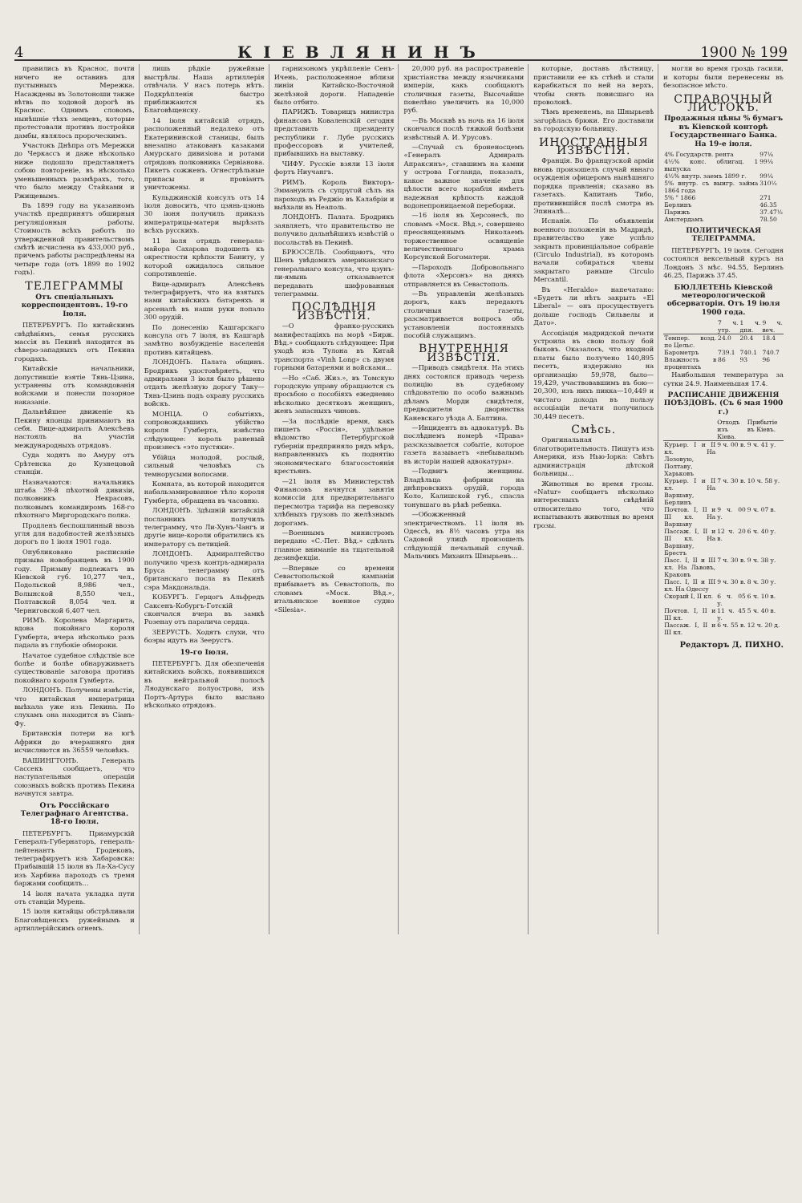4 КІЕВЛЯНИНЪ 1900 № 199
правились въ Краснос, почти ничего не оставивъ для пустынныхъ Мережка. Насаждены въ Золотоноши также вѣтвь по ходовой дорогѣ въ Краснос. Однимъ словомъ, нынѣшніе тѣхъ земцевъ, которые протестовали противъ постройки дамбы, являлось пророческимъ.
Участокъ Днѣпра отъ Мережки до Черкассъ и даже нѣсколько ниже подошло представляетъ собою повтореніе, въ нѣсколько уменьшенныхъ размѣрахъ, того, что было между Стайками и Ржищевымъ.
Въ 1899 году на указанномъ участкѣ предпринятъ обширныя регуляціонныя работы. Стоимость всѣхъ работъ по утвержденной правительствомъ смѣтѣ исчислена въ 433,000 руб., причемъ работы распредѣлены на четыре года (отъ 1899 по 1902 годъ).
ТЕЛЕГРАММЫ
Отъ спеціальныхъ корреспондентовъ. 19-го Іюля.
ПЕТЕРБУРГЪ. По китайскимъ свѣдѣніямъ, семья русскихъ массія въ Пекинѣ находится въ сѣверо-западныхъ отъ Пекина городахъ.
Китайскіе начальники, допустившіе взятіе Тянь-Цзина, устранены отъ командованія войсками и понесли позорное наказаніе.
Дальнѣйшее движеніе къ Пекину японцы принимаютъ на себя. Вице-адмиралъ Алексѣевъ настоялъ на участіи международныхъ отрядовъ.
Суда ходятъ по Амуру отъ Срѣтенска до Кузнецовой станціи.
Назначаются: начальникъ штаба 39-й пѣхотной дивизіи, полковникъ Некрасовъ, полковымъ командиромъ 168-го пѣхотнаго Миргородскаго полка.
Продленъ беспошлинный ввозъ угля для надобностей желѣзныхъ дорогъ по 1 іюля 1901 года.
Опубликовано расписаніе призыва новобранцевъ въ 1900 году. Призыву подлежатъ въ Кіевской губ. 10,277 чел., Подольской 8,986 чел., Волынской 8,550 чел., Полтавской 8,054 чел. и Черниговской 6,407 чел.
РИМЪ. Королева Маргарита, вдова покойнаго короля Гумберта, вчера нѣсколько разъ падала въ глубокіе обмороки.
Начатое судебное слѣдствіе все болѣе и болѣе обнаруживаетъ существованіе заговора противъ покойнаго короля Гумберта.
ЛОНДОНЪ. Получены извѣстія, что китайская императрица выѣхала уже изъ Пекина. По слухамъ она находится въ Сіанъ-Фу.
Британскія потери на югѣ Африки до вчерашняго дня исчисляются въ 36559 человѣкъ.
ВАШИНГТОНЪ. Генералъ Сассекъ сообщаетъ, что наступательныя операціи союзныхъ войскъ противъ Пекина начнутся завтра.
Отъ Россійскаго Телеграфнаго Агентства. 18-го Іюля.
ПЕТЕРБУРГЪ. Приамурскій Генералъ-Губернаторъ, генералъ-лейтенантъ Гродековъ, телеграфируетъ изъ Хабаровска: Прибывшій 15 іюля въ Ла-Ха-Сусу изъ Харбина пароходъ съ тремя баржами сообщилъ...
14 іюля начата укладка пути отъ станціи Мурень.
15 іюля китайцы обстрѣливали Благовѣщенскъ ружейнымъ и артиллерійскимъ огнемъ.
лишь рѣдкіе ружейные выстрѣлы. Наша артиллерія отвѣчала. У насъ потерь нѣтъ. Подкрѣпленія быстро приближаются къ Благовѣщенску.
14 іюля китайскій отрядъ, расположенный недалеко отъ Екатерининской станицы, былъ внезапно атакованъ казаками Амурскаго дивизіона и ротами отрядовъ полковника Сервіанова. Пикетъ сожженъ. Огнестрѣльные припасы и провіантъ уничтожены.
Кульджинскій консулъ отъ 14 іюля доноситъ, что цзянь-цзюнь 30 іюня получилъ приказъ императрицы-матери вырѣзать всѣхъ русскихъ.
11 іюля отрядъ генерала-майора Сахарова подошелъ къ окрестности крѣпости Баниту, у которой ожидалось сильное сопротивленіе.
Вице-адмиралъ Алексѣевъ телеграфируетъ, что на взятыхъ нами китайскихъ батареяхъ и арсеналѣ въ наши руки попало 300 орудій.
По донесенію Кашгарскаго консула отъ 7 іюля, въ Кашгарѣ замѣтно возбужденіе населенія противъ китайцевъ.
ЛОНДОНЪ. Палата общинъ. Бродрикъ удостовѣряетъ, что адмиралами 3 іюля было рѣшено отдать желѣзную дорогу Таку—Тянь-Цзинь подъ охрану русскихъ войскъ.
МОНЦА. О событіяхъ, сопровождавшихъ убійство короля Гумберта, извѣстно слѣдующее: король раненый произнесъ «это пустяки».
Убійца молодой, рослый, сильный человѣкъ съ темнорусыми волосами.
Комната, въ которой находится набальзамированное тѣло короля Гумберта, обращена въ часовню.
ЛОНДОНЪ. Здѣшній китайскій посланникъ получилъ телеграмму, что Ли-Хунъ-Чангъ и другіе вице-короли обратились къ императору съ петиціей.
ЛОНДОНЪ. Адмиралтейство получило чрезъ контръ-адмирала Бруса телеграмму отъ британскаго посла въ Пекинѣ сэра Макдональда.
КОБУРГЪ. Герцогъ Альфредъ Саксенъ-Кобургъ-Готскій скончался вчера въ замкѣ Розенау отъ паралича сердца.
ЗЕЕРУСТЪ. Ходятъ слухи, что боэры идутъ на Зеерустъ.
19-го Іюля.
ПЕТЕРБУРГЪ. Для обезпеченія китайскихъ войскъ, появившихся въ нейтральной полосѣ Ляодунскаго полуострова, изъ Портъ-Артура было выслано нѣсколько отрядовъ.
гарнизономъ укрѣпленіе Сенъ-Ичень, расположенное вблизи линіи Китайско-Восточной желѣзной дороги. Нападеніе было отбито.
ПАРИЖЪ. Товарищъ министра финансовъ Коваленскій сегодня представилъ президенту республики г. Лубе русскихъ профессоровъ и учителей, прибывшихъ на выставку.
ЧИФУ. Русскіе взяли 13 іюля фортъ Ниучангъ.
РИМЪ. Король Викторъ-Эммануилъ съ супругой сѣлъ на пароходъ въ Реджіо въ Калабріи и выѣхали въ Неаполь.
ЛОНДОНЪ. Палата. Бродрикъ заявляетъ, что правительство не получило дальнѣйшихъ извѣстій о посольствѣ въ Пекинѣ.
БРЮССЕЛЬ. Сообщаютъ, что Шенъ увѣдомилъ американскаго генеральнаго консула, что цзунъ-ли-ямынь отказывается передавать шифрованныя телеграммы.
ПОСЛѢДНІЯ ИЗВѢСТІЯ.
—О франко-русскихъ манифестаціяхъ на морѣ «Бирж. Вѣд.» сообщаютъ слѣдующее: При уходѣ изъ Тулона въ Китай транспорта «Vinh Long» съ двумя горными батареями и войсками...
—Но «Саб. Жиз.», въ Томскую городскую управу обращаются съ просьбою о пособіяхъ ежедневно нѣсколько десятковъ женщинъ, женъ запасныхъ чиновъ.
—За послѣдніе время, какъ пишетъ «Россія», удѣльное вѣдомство Петербургской губерніи предприняло рядъ мѣръ, направленныхъ къ поднятію экономическаго благосостоянія крестьянъ.
—21 іюля въ Министерствѣ Финансовъ начнутся занятія комиссіи для предварительнаго пересмотра тарифа на перевозку хлѣбныхъ грузовъ по желѣзнымъ дорогамъ.
—Военнымъ министромъ передано «С.-Пет. Вѣд.» сдѣлать главное вниманіе на тщательной дезинфекціи.
—Впервые со времени Севастопольской кампаніи прибываетъ въ Севастополь, по словамъ «Моск. Вѣд.», итальянское военное судно «Silesia».
20,000 руб. на распространеніе христіанства между язычниками имперіи, какъ сообщаютъ столичныя газеты, Высочайше повелѣно увеличить на 10,000 руб.
—Въ Москвѣ въ ночь на 16 іюля скончался послѣ тяжкой болѣзни извѣстный А. И. Урусовъ.
—Случай съ броненосцемъ «Генералъ Адмиралъ Апраксинъ», ставшимъ на камни у острова Гогланда, показалъ, какое важное значеніе для цѣлости всего корабля имѣетъ надежная крѣпость каждой водонепроницаемой переборки.
—16 іюля въ Херсонесѣ, по словамъ «Моск. Вѣд.», совершено преосвященнымъ Николаемъ торжественное освященіе величественнаго храма Корсунской Богоматери.
—Пароходъ Добровольнаго флота «Херсонъ» на дняхъ отправляется въ Севастополь.
—Въ управленіи желѣзныхъ дорогъ, какъ передаютъ столичныя газеты, разсматривается вопросъ объ установленіи постоянныхъ пособій служащимъ.
ВНУТРЕННІЯ ИЗВѢСТІЯ.
—Приводъ свидѣтеля. На этихъ днях состоялся приводъ черезъ полицію въ судебному слѣдователю по особо важнымъ дѣламъ Морди свидѣтеля, предводителя дворянства Каневскаго уѣзда А. Балтина.
—Инцидентъ въ адвокатурѣ. Въ послѣднемъ номерѣ «Права» разсказывается событіе, которое газета называетъ «небывалымъ въ исторіи нашей адвокатуры».
—Подвигъ женщины. Владѣльца фабрики на днѣпровскихъ орудій, города Коло, Калишской губ., спасла тонувшаго въ рѣкѣ ребенка.
—Обожженный электричествомъ. 11 іюля въ Одессѣ, въ 8½ часовъ утра на Садовой улицѣ произошелъ слѣдующій печальный случай. Мальчикъ Михаилъ Шнырьевъ...
которые, доставъ лѣстницу, приставили ее къ стѣнѣ и стали карабкаться по ней на верхъ, чтобы снять повисшаго на проволокѣ.
Тѣмъ временемъ, на Шнырьевѣ загорѣлась брюки. Его доставили въ городскую больницу.
ИНОСТРАННЫЯ ИЗВѢСТІЯ.
Франція. Во французской арміи вновь произошелъ случай явнаго осужденія офицеромъ нынѣшняго порядка правленія; сказано въ газетахъ. Капитанъ Тибо, противившійся послѣ смотра въ Эпиналѣ...
Испанія. По объявленіи военного положенія въ Мадридѣ, правительство уже успѣло закрыть провинціальное собраніе (Circulo Industrial), въ которомъ начали собираться члены закрытаго раньше Circulo Mercantil.
Въ «Heraldo» напечатано: «Будетъ ли нѣтъ закрыть «El Liberal» — онъ просуществуетъ дольше господъ Сильвелы и Дато».
Ассоціація мадридской печати устроила въ свою пользу бой быковъ. Оказалось, что входной платы было получено 140,895 песетъ, издержано на организацію 59,978, было—19,429, участвовавшимъ въ бою—20,300, изъ нихъ пикка—10,449 и чистаго дохода въ пользу ассоціаціи печати получилось 30,449 песетъ.
Смѣсь.
Оригинальная благотворительность. Пишутъ изъ Америки, изъ Нью-Іорка: Свѣтъ администрація дѣтской больницы...
Животныя во время грозы. «Natur» сообщаетъ нѣсколько интересныхъ свѣдѣній относительно того, что испытываютъ животныя во время грозы.
могли во время гроздь гасили, и которы были перенесены въ безопасное мѣсто.
СПРАВОЧНЫЙ ЛИСТОКЪ.
Продажныя цѣны % бумагъ въ Кіевской конторѣ Государственнаго Банка. На 19-е іюля.
| 4% Государств. рента | 97¼ |
| 4½% конс. облигац. 1 выпуска | 99¼ |
| 4½% внутр. заемъ 1899 г. | 99¼ |
| 5% внутр. съ выигр. займа 1864 года | 310½ |
| 5% " 1866 | 271 |
| Берлинъ | 46.35 |
| Парижъ | 37.47½ |
| Амстердамъ | 78.50 |
ПОЛИТИЧЕСКАЯ ТЕЛЕГРАММА.
ПЕТЕРБУРГЪ, 19 іюля. Сегодня состоялся вексельный курсъ на Лондонъ 3 мѣс. 94.55, Берлинъ 46.25, Парижъ 37.45.
БЮЛЛЕТЕНЬ Кіевской метеорологической обсерваторіи. Отъ 19 іюля 1900 года.
| | 7 ч. утр. | 1 ч. дня. | 9 ч. веч. |
| --- | --- | --- | --- |
| Темпер. возд. по Цельс. | 24.0 | 20.4 | 18.4 |
| Барометръ | 739.1 | 740.1 | 740.7 |
| Влажность в процентахъ | 86 | 93 | 96 |
Наибольшая температура за сутки 24.9. Наименьшая 17.4.
РАСПИСАНІЕ ДВИЖЕНІЯ ПОѢЗДОВЪ. (Съ 6 мая 1900 г.)
| | Отходъ изъ Кіева. | Прибытіе въ Кіевъ. |
| --- | --- | --- |
| Курьер. I и II кл. На Лозовую, Полтаву, Харьковъ | 9 ч. 00 в. | 9 ч. 41 у. |
| Курьер. I и II кл. На Варшаву, Берлинъ | 7 ч. 30 в. | 10 ч. 58 у. |
| Почтов. I, II и III кл. На Варшаву | 9 ч. 00 у. | 9 ч. 07 в. |
| Пассаж. I, II и III кл. На Варшаву, Брестъ | 12 ч. 20 в. | 6 ч. 40 у. |
| Пасс. I, II и III кл. На Львовъ, Краковъ | 7 ч. 30 в. | 9 ч. 38 у. |
| Пасс. I, II и III кл. На Одессу | 9 ч. 30 в. | 8 ч. 30 у. |
| Скорый I, II кл. | 6 ч. 05 у. | 6 ч. 10 в. |
| Почтов. I, II и III кл. | 11 ч. 45 у. | 5 ч. 40 в. |
| Пассаж. I, II и III кл. | 6 ч. 55 в. | 12 ч. 20 д. |
Редакторъ Д. ПИХНО.